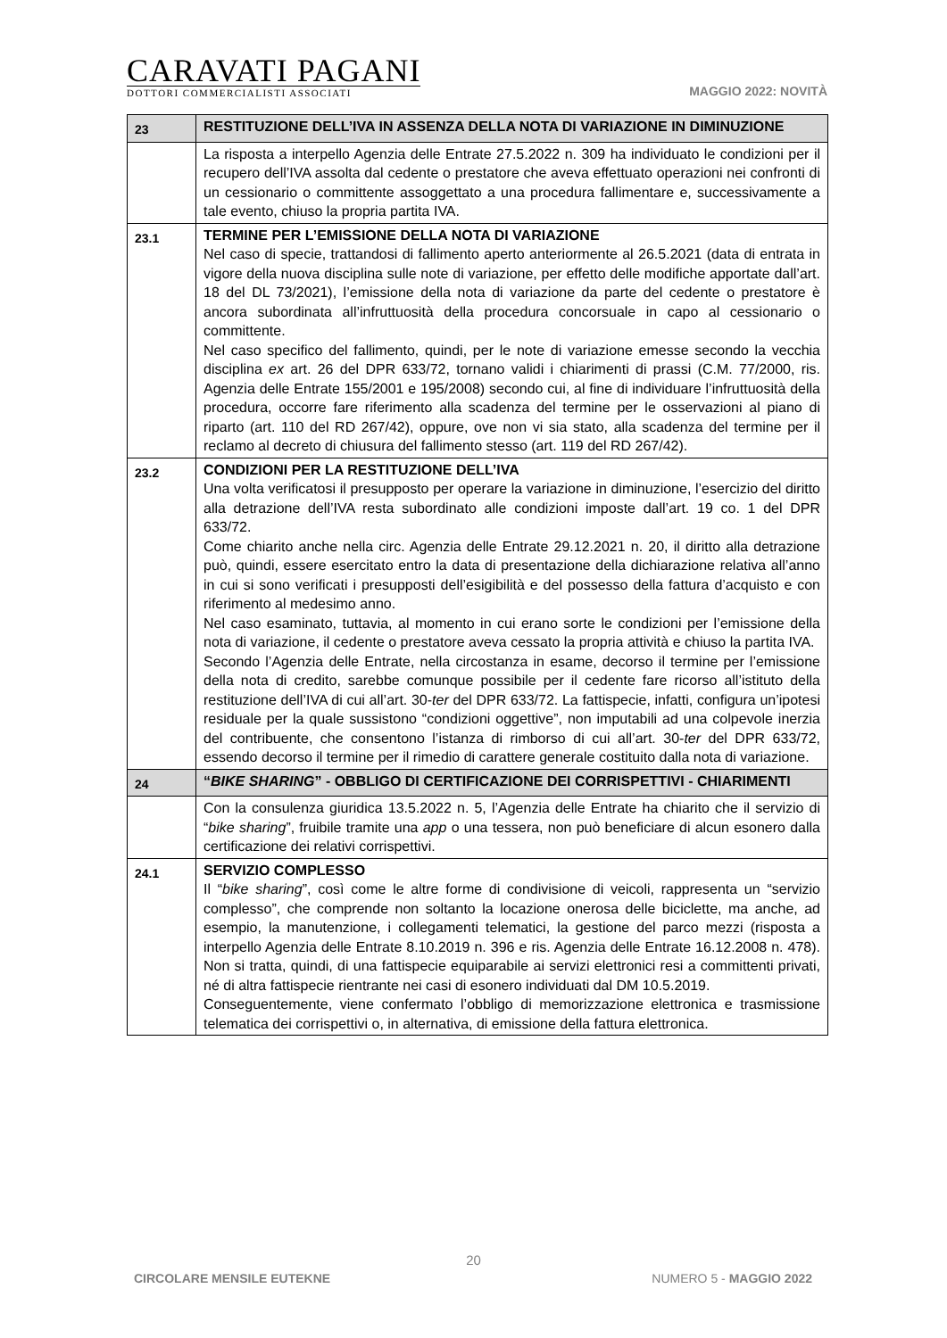CARAVATI PAGANI
DOTTORI COMMERCIALISTI ASSOCIATI
MAGGIO 2022: NOVITÀ
| 23 | RESTITUZIONE DELL’IVA IN ASSENZA DELLA NOTA DI VARIAZIONE IN DIMINUZIONE |
| | La risposta a interpello Agenzia delle Entrate 27.5.2022 n. 309 ha individuato le condizioni per il recupero dell’IVA assolta dal cedente o prestatore che aveva effettuato operazioni nei confronti di un cessionario o committente assoggettato a una procedura fallimentare e, successivamente a tale evento, chiuso la propria partita IVA. |
| 23.1 | TERMINE PER L’EMISSIONE DELLA NOTA DI VARIAZIONE Nel caso di specie, trattandosi di fallimento aperto anteriormente al 26.5.2021 (data di entrata in vigore della nuova disciplina sulle note di variazione, per effetto delle modifiche apportate dall’art. 18 del DL 73/2021), l’emissione della nota di variazione da parte del cedente o prestatore è ancora subordinata all’infruttuosità della procedura concorsuale in capo al cessionario o committente. Nel caso specifico del fallimento, quindi, per le note di variazione emesse secondo la vecchia disciplina ex art. 26 del DPR 633/72, tornano validi i chiarimenti di prassi (C.M. 77/2000, ris. Agenzia delle Entrate 155/2001 e 195/2008) secondo cui, al fine di individuare l’infruttuosità della procedura, occorre fare riferimento alla scadenza del termine per le osservazioni al piano di riparto (art. 110 del RD 267/42), oppure, ove non vi sia stato, alla scadenza del termine per il reclamo al decreto di chiusura del fallimento stesso (art. 119 del RD 267/42). |
| 23.2 | CONDIZIONI PER LA RESTITUZIONE DELL’IVA Una volta verificatosi il presupposto per operare la variazione in diminuzione, l’esercizio del diritto alla detrazione dell’IVA resta subordinato alle condizioni imposte dall’art. 19 co. 1 del DPR 633/72. Come chiarito anche nella circ. Agenzia delle Entrate 29.12.2021 n. 20, il diritto alla detrazione può, quindi, essere esercitato entro la data di presentazione della dichiarazione relativa all’anno in cui si sono verificati i presupposti dell’esigibilità e del possesso della fattura d’acquisto e con riferimento al medesimo anno. Nel caso esaminato, tuttavia, al momento in cui erano sorte le condizioni per l’emissione della nota di variazione, il cedente o prestatore aveva cessato la propria attività e chiuso la partita IVA. Secondo l’Agenzia delle Entrate, nella circostanza in esame, decorso il termine per l’emissione della nota di credito, sarebbe comunque possibile per il cedente fare ricorso all’istituto della restituzione dell’IVA di cui all’art. 30- ter del DPR 633/72. La fattispecie, infatti, configura un’ipotesi residuale per la quale sussistono “condizioni oggettive”, non imputabili ad una colpevole inerzia del contribuente, che consentono l’istanza di rimborso di cui all’art. 30- ter del DPR 633/72, essendo decorso il termine per il rimedio di carattere generale costituito dalla nota di variazione. |
| 24 | “ BIKE SHARING ” - OBBLIGO DI CERTIFICAZIONE DEI CORRISPETTIVI - CHIARIMENTI |
| | Con la consulenza giuridica 13.5.2022 n. 5, l’Agenzia delle Entrate ha chiarito che il servizio di “ bike sharing ”, fruibile tramite una app o una tessera, non può beneficiare di alcun esonero dalla certificazione dei relativi corrispettivi. |
| 24.1 | SERVIZIO COMPLESSO Il “ bike sharing ”, così come le altre forme di condivisione di veicoli, rappresenta un “servizio complesso”, che comprende non soltanto la locazione onerosa delle biciclette, ma anche, ad esempio, la manutenzione, i collegamenti telematici, la gestione del parco mezzi (risposta a interpello Agenzia delle Entrate 8.10.2019 n. 396 e ris. Agenzia delle Entrate 16.12.2008 n. 478). Non si tratta, quindi, di una fattispecie equiparabile ai servizi elettronici resi a committenti privati, né di altra fattispecie rientrante nei casi di esonero individuati dal DM 10.5.2019. Conseguentemente, viene confermato l’obbligo di memorizzazione elettronica e trasmissione telematica dei corrispettivi o, in alternativa, di emissione della fattura elettronica. |
20
CIRCOLARE MENSILE EUTEKNE NUMERO 5 - MAGGIO 2022